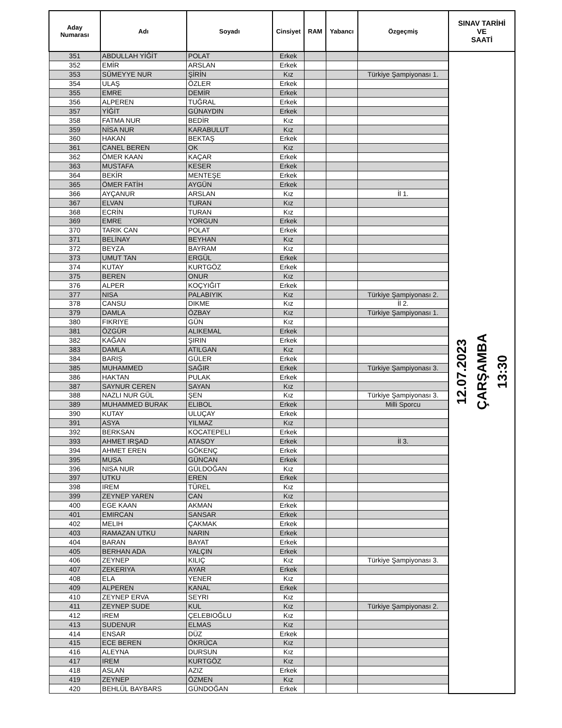| Aday Numarası | Adı | Soyadı | Cinsiyet | RAM | Yabancı | Özgeçmiş | SINAV TARİHİ VE SAATİ |
| --- | --- | --- | --- | --- | --- | --- | --- |
| 351 | ABDULLAH YİĞİT | POLAT | Erkek | | | | 12.07.2023 ÇARŞAMBA 13:30 |
| 352 | EMİR | ARSLAN | Erkek | | | | |
| 353 | SÜMEYYE NUR | ŞİRİN | Kız | | | Türkiye Şampiyonası 1. | |
| 354 | ULAŞ | ÖZLER | Erkek | | | | |
| 355 | EMRE | DEMİR | Erkek | | | | |
| 356 | ALPEREN | TUĞRAL | Erkek | | | | |
| 357 | YİĞİT | GÜNAYDIN | Erkek | | | | |
| 358 | FATMA NUR | BEDİR | Kız | | | | |
| 359 | NİSA NUR | KARABULUT | Kız | | | | |
| 360 | HAKAN | BEKTAŞ | Erkek | | | | |
| 361 | CANEL BEREN | OK | Kız | | | | |
| 362 | ÖMER KAAN | KAÇAR | Erkek | | | | |
| 363 | MUSTAFA | KESER | Erkek | | | | |
| 364 | BEKİR | MENTEŞE | Erkek | | | | |
| 365 | ÖMER FATİH | AYGÜN | Erkek | | | | |
| 366 | AYÇANUR | ARSLAN | Kız | | | İl 1. | |
| 367 | ELVAN | TURAN | Kız | | | | |
| 368 | ECRİN | TURAN | Kız | | | | |
| 369 | EMRE | YORGUN | Erkek | | | | |
| 370 | TARIK CAN | POLAT | Erkek | | | | |
| 371 | BELİNAY | BEYHAN | Kız | | | | |
| 372 | BEYZA | BAYRAM | Kız | | | | |
| 373 | UMUT TAN | ERGÜL | Erkek | | | | |
| 374 | KUTAY | KURTGÖZ | Erkek | | | | |
| 375 | BEREN | ONUR | Kız | | | | |
| 376 | ALPER | KOÇYIĞIT | Erkek | | | | |
| 377 | NISA | PALABIYIK | Kız | | | Türkiye Şampiyonası 2. | |
| 378 | CANSU | DIKME | Kız | | | İl 2. | |
| 379 | DAMLA | ÖZBAY | Kız | | | Türkiye Şampiyonası 1. | |
| 380 | FIKRIYE | GÜN | Kız | | | | |
| 381 | ÖZGÜR | ALIKEMAL | Erkek | | | | |
| 382 | KAĞAN | ŞIRIN | Erkek | | | | |
| 383 | DAMLA | ATILGAN | Kız | | | | |
| 384 | BARIŞ | GÜLER | Erkek | | | | |
| 385 | MUHAMMED | SAĞIR | Erkek | | | Türkiye Şampiyonası 3. | |
| 386 | HAKTAN | PULAK | Erkek | | | | |
| 387 | SAYNUR CEREN | SAYAN | Kız | | | | |
| 388 | NAZLI NUR GÜL | ŞEN | Kız | | | Türkiye Şampiyonası 3. | |
| 389 | MUHAMMED BURAK | ELIBOL | Erkek | | | Milli Sporcu | |
| 390 | KUTAY | ULUÇAY | Erkek | | | | |
| 391 | ASYA | YILMAZ | Kız | | | | |
| 392 | BERKSAN | KOCATEPELI | Erkek | | | | |
| 393 | AHMET IRŞAD | ATASOY | Erkek | | | İl 3. | |
| 394 | AHMET EREN | GÖKENÇ | Erkek | | | | |
| 395 | MUSA | GÜNCAN | Erkek | | | | |
| 396 | NISA NUR | GÜLDOĞAN | Kız | | | | |
| 397 | UTKU | EREN | Erkek | | | | |
| 398 | IREM | TÜREL | Kız | | | | |
| 399 | ZEYNEP YAREN | CAN | Kız | | | | |
| 400 | EGE KAAN | AKMAN | Erkek | | | | |
| 401 | EMIRCAN | SANSAR | Erkek | | | | |
| 402 | MELIH | ÇAKMAK | Erkek | | | | |
| 403 | RAMAZAN UTKU | NARIN | Erkek | | | | |
| 404 | BARAN | BAYAT | Erkek | | | | |
| 405 | BERHAN ADA | YALÇIN | Erkek | | | | |
| 406 | ZEYNEP | KILIÇ | Kız | | | Türkiye Şampiyonası 3. | |
| 407 | ZEKERIYA | AYAR | Erkek | | | | |
| 408 | ELA | YENER | Kız | | | | |
| 409 | ALPEREN | KANAL | Erkek | | | | |
| 410 | ZEYNEP ERVA | SEYRI | Kız | | | | |
| 411 | ZEYNEP SUDE | KUL | Kız | | | Türkiye Şampiyonası 2. | |
| 412 | IREM | ÇELEBIOĞLU | Kız | | | | |
| 413 | SUDENUR | ELMAS | Kız | | | | |
| 414 | ENSAR | DÜZ | Erkek | | | | |
| 415 | ECE BEREN | ÖKRÜCA | Kız | | | | |
| 416 | ALEYNA | DURSUN | Kız | | | | |
| 417 | IREM | KURTGÖZ | Kız | | | | |
| 418 | ASLAN | AZIZ | Erkek | | | | |
| 419 | ZEYNEP | ÖZMEN | Kız | | | | |
| 420 | BEHLÜL BAYBARS | GÜNDOĞAN | Erkek | | | | |